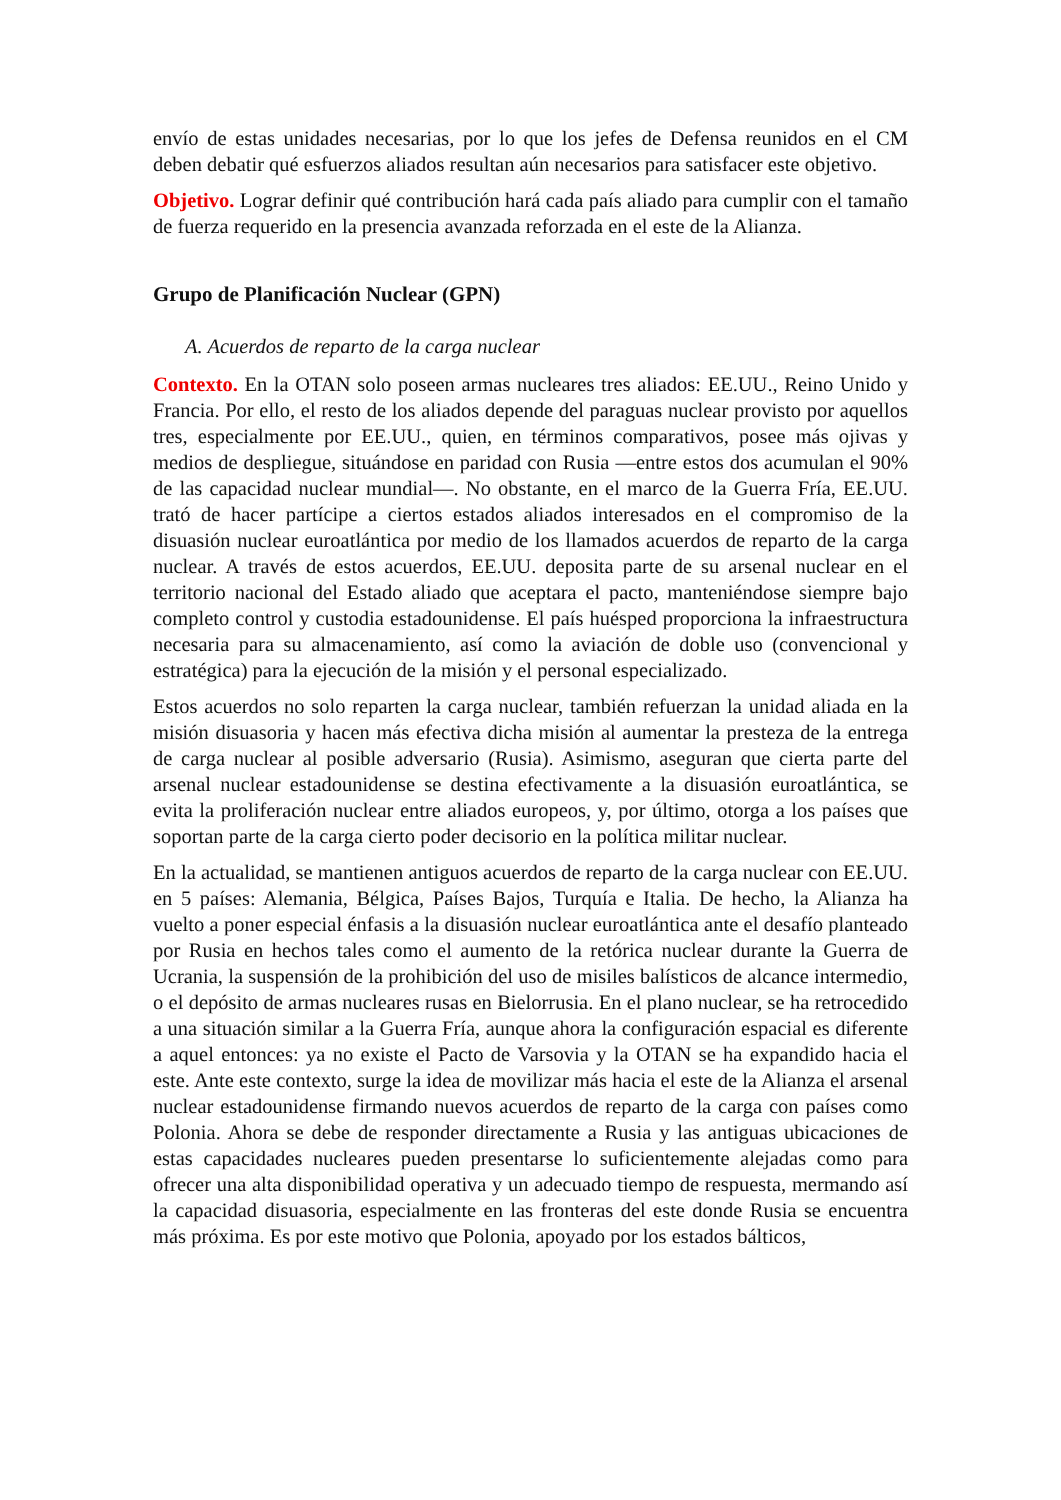envío de estas unidades necesarias, por lo que los jefes de Defensa reunidos en el CM deben debatir qué esfuerzos aliados resultan aún necesarios para satisfacer este objetivo.
Objetivo. Lograr definir qué contribución hará cada país aliado para cumplir con el tamaño de fuerza requerido en la presencia avanzada reforzada en el este de la Alianza.
Grupo de Planificación Nuclear (GPN)
A. Acuerdos de reparto de la carga nuclear
Contexto. En la OTAN solo poseen armas nucleares tres aliados: EE.UU., Reino Unido y Francia. Por ello, el resto de los aliados depende del paraguas nuclear provisto por aquellos tres, especialmente por EE.UU., quien, en términos comparativos, posee más ojivas y medios de despliegue, situándose en paridad con Rusia —entre estos dos acumulan el 90% de las capacidad nuclear mundial—. No obstante, en el marco de la Guerra Fría, EE.UU. trató de hacer partícipe a ciertos estados aliados interesados en el compromiso de la disuasión nuclear euroatlántica por medio de los llamados acuerdos de reparto de la carga nuclear. A través de estos acuerdos, EE.UU. deposita parte de su arsenal nuclear en el territorio nacional del Estado aliado que aceptara el pacto, manteniéndose siempre bajo completo control y custodia estadounidense. El país huésped proporciona la infraestructura necesaria para su almacenamiento, así como la aviación de doble uso (convencional y estratégica) para la ejecución de la misión y el personal especializado.
Estos acuerdos no solo reparten la carga nuclear, también refuerzan la unidad aliada en la misión disuasoria y hacen más efectiva dicha misión al aumentar la presteza de la entrega de carga nuclear al posible adversario (Rusia). Asimismo, aseguran que cierta parte del arsenal nuclear estadounidense se destina efectivamente a la disuasión euroatlántica, se evita la proliferación nuclear entre aliados europeos, y, por último, otorga a los países que soportan parte de la carga cierto poder decisorio en la política militar nuclear.
En la actualidad, se mantienen antiguos acuerdos de reparto de la carga nuclear con EE.UU. en 5 países: Alemania, Bélgica, Países Bajos, Turquía e Italia. De hecho, la Alianza ha vuelto a poner especial énfasis a la disuasión nuclear euroatlántica ante el desafío planteado por Rusia en hechos tales como el aumento de la retórica nuclear durante la Guerra de Ucrania, la suspensión de la prohibición del uso de misiles balísticos de alcance intermedio, o el depósito de armas nucleares rusas en Bielorrusia. En el plano nuclear, se ha retrocedido a una situación similar a la Guerra Fría, aunque ahora la configuración espacial es diferente a aquel entonces: ya no existe el Pacto de Varsovia y la OTAN se ha expandido hacia el este. Ante este contexto, surge la idea de movilizar más hacia el este de la Alianza el arsenal nuclear estadounidense firmando nuevos acuerdos de reparto de la carga con países como Polonia. Ahora se debe de responder directamente a Rusia y las antiguas ubicaciones de estas capacidades nucleares pueden presentarse lo suficientemente alejadas como para ofrecer una alta disponibilidad operativa y un adecuado tiempo de respuesta, mermando así la capacidad disuasoria, especialmente en las fronteras del este donde Rusia se encuentra más próxima. Es por este motivo que Polonia, apoyado por los estados bálticos,